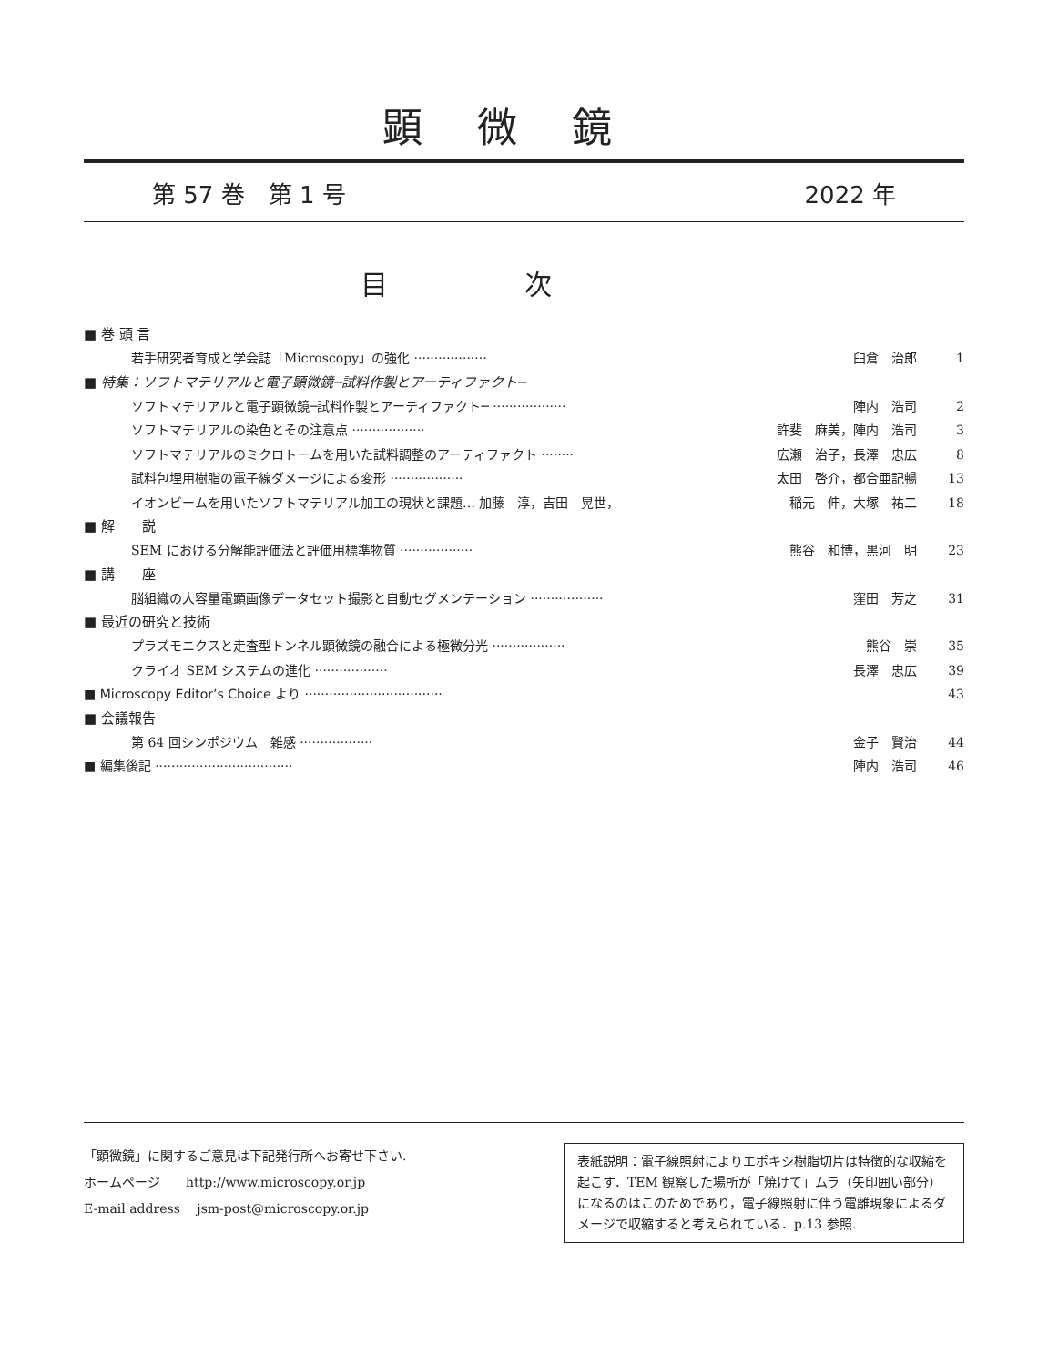顕微鏡
第 57 巻　第 1 号 2022 年
目次
■ 巻 頭 言
若手研究者育成と学会誌「Microscopy」の強化 ·················· 臼倉　治郎 1
■ 特集：ソフトマテリアルと電子顕微鏡─試料作製とアーティファクト─
ソフトマテリアルと電子顕微鏡─試料作製とアーティファクト─ ·················· 陣内　浩司 2
ソフトマテリアルの染色とその注意点 ·················· 許斐　麻美，陣内　浩司 3
ソフトマテリアルのミクロトームを用いた試料調整のアーティファクト ········ 広瀬　治子，長澤　忠広 8
試料包埋用樹脂の電子線ダメージによる変形 ·················· 太田　啓介，都合亜記暢 13
イオンビームを用いたソフトマテリアル加工の現状と課題… 加藤　淳，吉田　晃世， 稲元　伸，大塚　祐二 18
■ 解　　説
SEM における分解能評価法と評価用標準物質 ·················· 熊谷　和博，黒河　明 23
■ 講　　座
脳組織の大容量電顕画像データセット撮影と自動セグメンテーション ·················· 窪田　芳之 31
■ 最近の研究と技術
プラズモニクスと走査型トンネル顕微鏡の融合による極微分光 ·················· 熊谷　崇 35
クライオ SEM システムの進化 ·················· 長澤　忠広 39
■ Microscopy Editor’s Choice より ·································· 43
■ 会議報告
第 64 回シンポジウム　雑感 ·················· 金子　賢治 44
■ 編集後記 ·································· 陣内　浩司 46
「顕微鏡」に関するご意見は下記発行所へお寄せ下さい.
ホームページ　　http://www.microscopy.or.jp
E-mail address　 jsm-post@microscopy.or.jp
表紙説明：電子線照射によりエポキシ樹脂切片は特徴的な収縮を起こす．TEM 観察した場所が「焼けて」ムラ（矢印囲い部分）になるのはこのためであり，電子線照射に伴う電離現象によるダメージで収縮すると考えられている．p.13 参照.